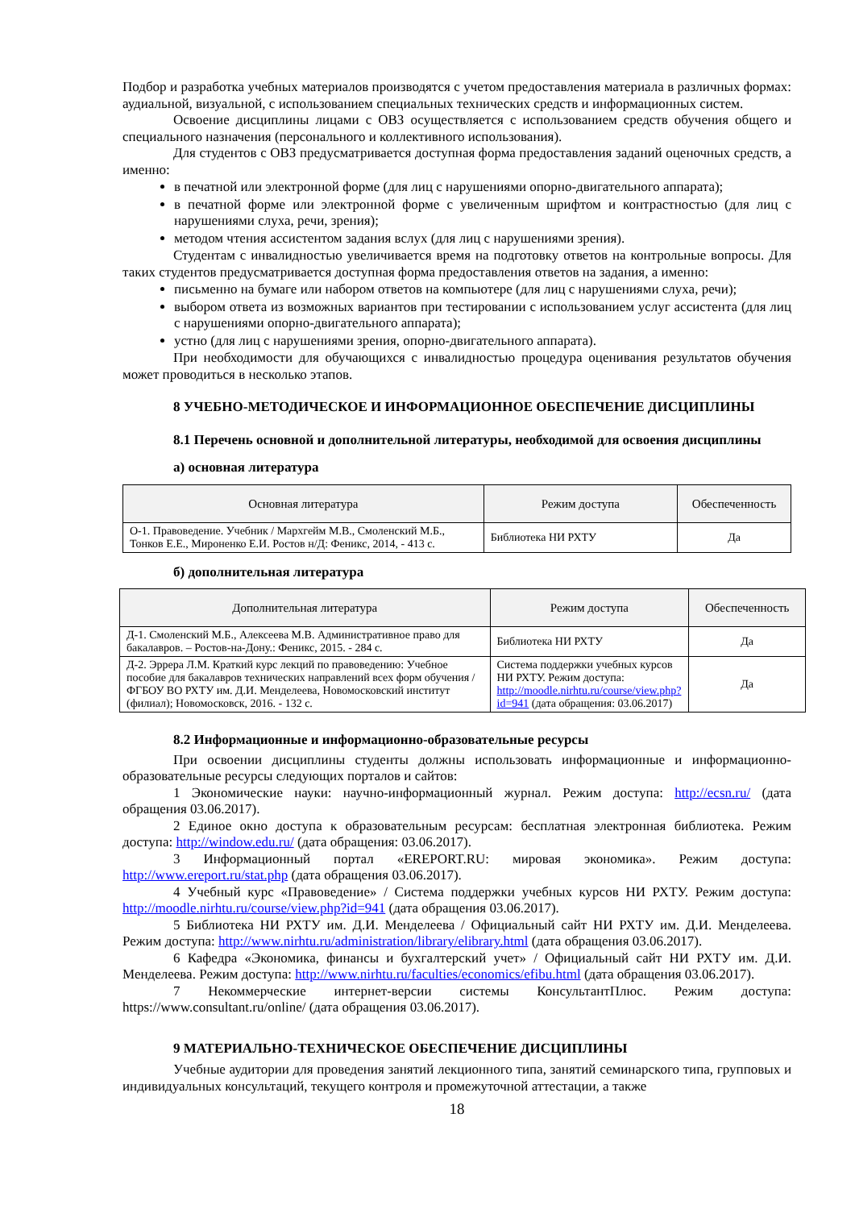Подбор и разработка учебных материалов производятся с учетом предоставления материала в различных формах: аудиальной, визуальной, с использованием специальных технических средств и информационных систем.
Освоение дисциплины лицами с ОВЗ осуществляется с использованием средств обучения общего и специального назначения (персонального и коллективного использования).
Для студентов с ОВЗ предусматривается доступная форма предоставления заданий оценочных средств, а именно:
в печатной или электронной форме (для лиц с нарушениями опорно-двигательного аппарата);
в печатной форме или электронной форме с увеличенным шрифтом и контрастностью (для лиц с нарушениями слуха, речи, зрения);
методом чтения ассистентом задания вслух (для лиц с нарушениями зрения).
Студентам с инвалидностью увеличивается время на подготовку ответов на контрольные вопросы. Для таких студентов предусматривается доступная форма предоставления ответов на задания, а именно:
письменно на бумаге или набором ответов на компьютере (для лиц с нарушениями слуха, речи);
выбором ответа из возможных вариантов при тестировании с использованием услуг ассистента (для лиц с нарушениями опорно-двигательного аппарата);
устно (для лиц с нарушениями зрения, опорно-двигательного аппарата).
При необходимости для обучающихся с инвалидностью процедура оценивания результатов обучения может проводиться в несколько этапов.
8 УЧЕБНО-МЕТОДИЧЕСКОЕ И ИНФОРМАЦИОННОЕ ОБЕСПЕЧЕНИЕ ДИСЦИПЛИНЫ
8.1 Перечень основной и дополнительной литературы, необходимой для освоения дисциплины
а) основная литература
| Основная литература | Режим доступа | Обеспеченность |
| --- | --- | --- |
| О-1. Правоведение. Учебник / Мархгейм М.В., Смоленский М.Б., Тонков Е.Е., Мироненко Е.И. Ростов н/Д: Феникс, 2014, - 413 с. | Библиотека НИ РХТУ | Да |
б) дополнительная литература
| Дополнительная литература | Режим доступа | Обеспеченность |
| --- | --- | --- |
| Д-1. Смоленский М.Б., Алексеева М.В. Административное право для бакалавров. – Ростов-на-Дону.: Феникс, 2015. - 284 с. | Библиотека НИ РХТУ | Да |
| Д-2. Эррера Л.М. Краткий курс лекций по правоведению: Учебное пособие для бакалавров технических направлений всех форм обучения / ФГБОУ ВО РХТУ им. Д.И. Менделеева, Новомосковский институт (филиал); Новомосковск, 2016. - 132 с. | Система поддержки учебных курсов НИ РХТУ. Режим доступа: http://moodle.nirhtu.ru/course/view.php?id=941 (дата обращения: 03.06.2017) | Да |
8.2 Информационные и информационно-образовательные ресурсы
При освоении дисциплины студенты должны использовать информационные и информационно-образовательные ресурсы следующих порталов и сайтов:
1 Экономические науки: научно-информационный журнал. Режим доступа: http://ecsn.ru/ (дата обращения 03.06.2017).
2 Единое окно доступа к образовательным ресурсам: бесплатная электронная библиотека. Режим доступа: http://window.edu.ru/ (дата обращения: 03.06.2017).
3 Информационный портал «EREPORT.RU: мировая экономика». Режим доступа: http://www.ereport.ru/stat.php (дата обращения 03.06.2017).
4 Учебный курс «Правоведение» / Система поддержки учебных курсов НИ РХТУ. Режим доступа: http://moodle.nirhtu.ru/course/view.php?id=941 (дата обращения 03.06.2017).
5 Библиотека НИ РХТУ им. Д.И. Менделеева / Официальный сайт НИ РХТУ им. Д.И. Менделеева. Режим доступа: http://www.nirhtu.ru/administration/library/elibrary.html (дата обращения 03.06.2017).
6 Кафедра «Экономика, финансы и бухгалтерский учет» / Официальный сайт НИ РХТУ им. Д.И. Менделеева. Режим доступа: http://www.nirhtu.ru/faculties/economics/efibu.html (дата обращения 03.06.2017).
7 Некоммерческие интернет-версии системы КонсультантПлюс. Режим доступа: https://www.consultant.ru/online/ (дата обращения 03.06.2017).
9 МАТЕРИАЛЬНО-ТЕХНИЧЕСКОЕ ОБЕСПЕЧЕНИЕ ДИСЦИПЛИНЫ
Учебные аудитории для проведения занятий лекционного типа, занятий семинарского типа, групповых и индивидуальных консультаций, текущего контроля и промежуточной аттестации, а также
18